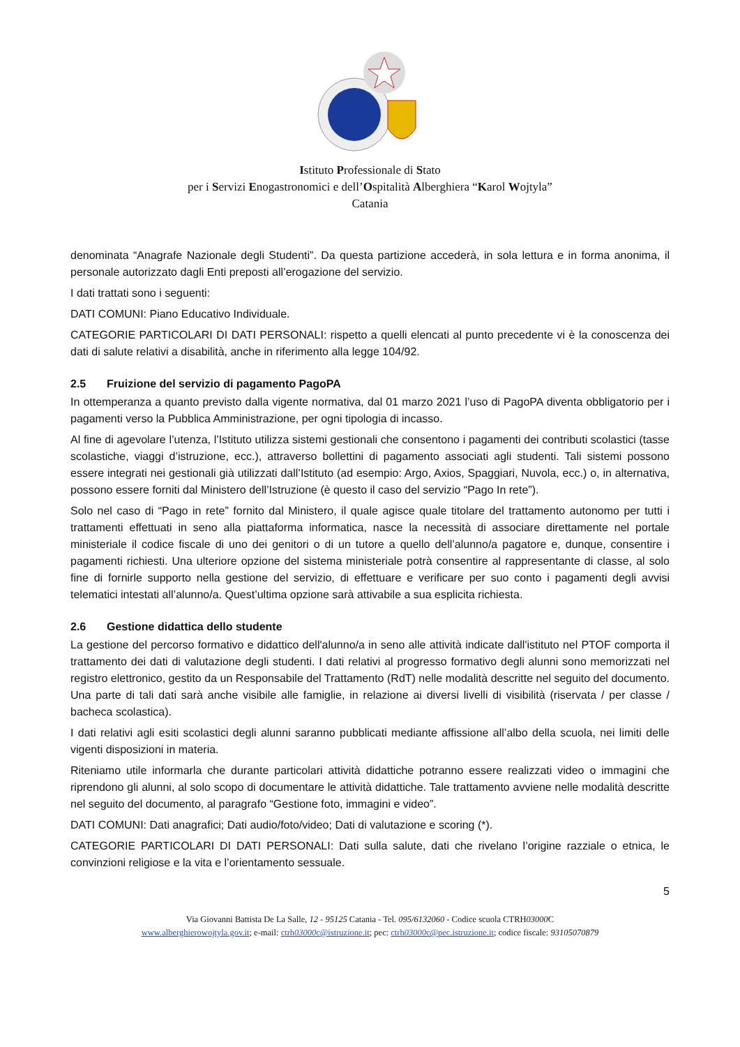Istituto Professionale di Stato
per i Servizi Enogastronomici e dell’Ospitalità Alberghiera “Karol Wojtyla”
Catania
denominata “Anagrafe Nazionale degli Studenti”. Da questa partizione accederà, in sola lettura e in forma anonima, il personale autorizzato dagli Enti preposti all’erogazione del servizio.
I dati trattati sono i seguenti:
DATI COMUNI: Piano Educativo Individuale.
CATEGORIE PARTICOLARI DI DATI PERSONALI: rispetto a quelli elencati al punto precedente vi è la conoscenza dei dati di salute relativi a disabilità, anche in riferimento alla legge 104/92.
2.5 Fruizione del servizio di pagamento PagoPA
In ottemperanza a quanto previsto dalla vigente normativa, dal 01 marzo 2021 l’uso di PagoPA diventa obbligatorio per i pagamenti verso la Pubblica Amministrazione, per ogni tipologia di incasso.
Al fine di agevolare l’utenza, l’Istituto utilizza sistemi gestionali che consentono i pagamenti dei contributi scolastici (tasse scolastiche, viaggi d’istruzione, ecc.), attraverso bollettini di pagamento associati agli studenti. Tali sistemi possono essere integrati nei gestionali già utilizzati dall’Istituto (ad esempio: Argo, Axios, Spaggiari, Nuvola, ecc.) o, in alternativa, possono essere forniti dal Ministero dell’Istruzione (è questo il caso del servizio “Pago In rete”).
Solo nel caso di “Pago in rete” fornito dal Ministero, il quale agisce quale titolare del trattamento autonomo per tutti i trattamenti effettuati in seno alla piattaforma informatica, nasce la necessità di associare direttamente nel portale ministeriale il codice fiscale di uno dei genitori o di un tutore a quello dell’alunno/a pagatore e, dunque, consentire i pagamenti richiesti. Una ulteriore opzione del sistema ministeriale potrà consentire al rappresentante di classe, al solo fine di fornirle supporto nella gestione del servizio, di effettuare e verificare per suo conto i pagamenti degli avvisi telematici intestati all’alunno/a. Quest’ultima opzione sarà attivabile a sua esplicita richiesta.
2.6 Gestione didattica dello studente
La gestione del percorso formativo e didattico dell'alunno/a in seno alle attività indicate dall'istituto nel PTOF comporta il trattamento dei dati di valutazione degli studenti. I dati relativi al progresso formativo degli alunni sono memorizzati nel registro elettronico, gestito da un Responsabile del Trattamento (RdT) nelle modalità descritte nel seguito del documento. Una parte di tali dati sarà anche visibile alle famiglie, in relazione ai diversi livelli di visibilità (riservata / per classe / bacheca scolastica).
I dati relativi agli esiti scolastici degli alunni saranno pubblicati mediante affissione all’albo della scuola, nei limiti delle vigenti disposizioni in materia.
Riteniamo utile informarla che durante particolari attività didattiche potranno essere realizzati video o immagini che riprendono gli alunni, al solo scopo di documentare le attività didattiche. Tale trattamento avviene nelle modalità descritte nel seguito del documento, al paragrafo “Gestione foto, immagini e video”.
DATI COMUNI: Dati anagrafici; Dati audio/foto/video; Dati di valutazione e scoring (*).
CATEGORIE PARTICOLARI DI DATI PERSONALI: Dati sulla salute, dati che rivelano l’origine razziale o etnica, le convinzioni religiose e la vita e l’orientamento sessuale.
5
Via Giovanni Battista De La Salle, 12 - 95125 Catania - Tel. 095/6132060 - Codice scuola CTRH03000 C
www.alberghierowojtyla.gov.it; e-mail: ctrh03000c@istruzione.it; pec: ctrh03000c@pec.istruzione.it; codice fiscale: 93105070879